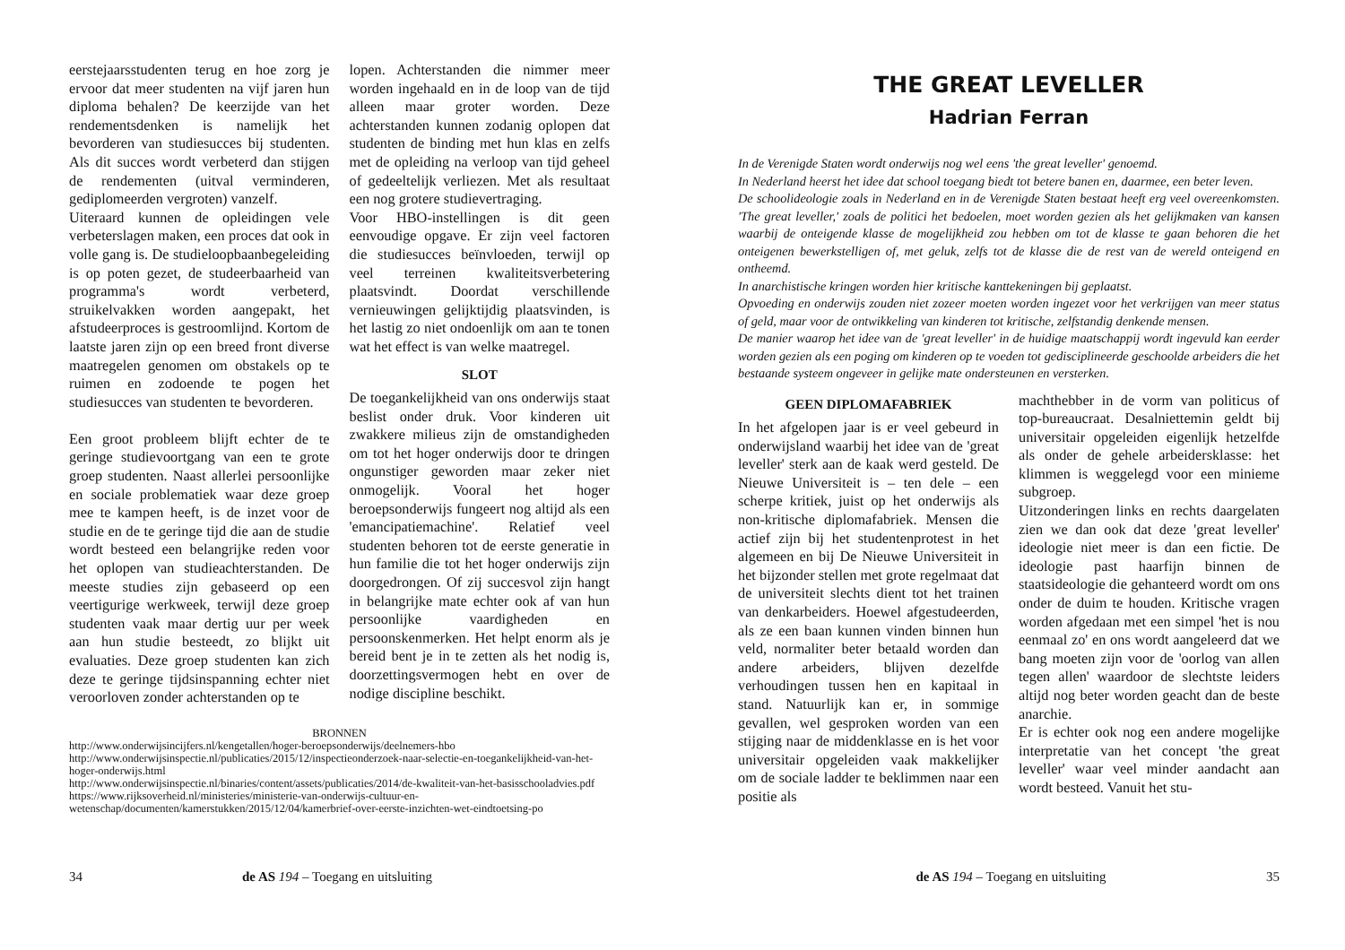eerstejaarsstudenten terug en hoe zorg je ervoor dat meer studenten na vijf jaren hun diploma behalen? De keerzijde van het rendementsdenken is namelijk het bevorderen van studiesucces bij studenten. Als dit succes wordt verbeterd dan stijgen de rendementen (uitval verminderen, gediplomeerden vergroten) vanzelf.
Uiteraard kunnen de opleidingen vele verbeterslagen maken, een proces dat ook in volle gang is. De studieloopbaanbegeleiding is op poten gezet, de studeerbaarheid van programma's wordt verbeterd, struikelvakken worden aangepakt, het afstudeerproces is gestroomlijnd. Kortom de laatste jaren zijn op een breed front diverse maatregelen genomen om obstakels op te ruimen en zodoende te pogen het studiesucces van studenten te bevorderen.
Een groot probleem blijft echter de te geringe studievoortgang van een te grote groep studenten. Naast allerlei persoonlijke en sociale problematiek waar deze groep mee te kampen heeft, is de inzet voor de studie en de te geringe tijd die aan de studie wordt besteed een belangrijke reden voor het oplopen van studieachterstanden. De meeste studies zijn gebaseerd op een veertigurige werkweek, terwijl deze groep studenten vaak maar dertig uur per week aan hun studie besteedt, zo blijkt uit evaluaties. Deze groep studenten kan zich deze te geringe tijdsinspanning echter niet veroorloven zonder achterstanden op te
lopen. Achterstanden die nimmer meer worden ingehaald en in de loop van de tijd alleen maar groter worden. Deze achterstanden kunnen zodanig oplopen dat studenten de binding met hun klas en zelfs met de opleiding na verloop van tijd geheel of gedeeltelijk verliezen. Met als resultaat een nog grotere studievertraging.
Voor HBO-instellingen is dit geen eenvoudige opgave. Er zijn veel factoren die studiesucces beïnvloeden, terwijl op veel terreinen kwaliteitsverbetering plaatsvindt. Doordat verschillende vernieuwingen gelijktijdig plaatsvinden, is het lastig zo niet ondoenlijk om aan te tonen wat het effect is van welke maatregel.
SLOT
De toegankelijkheid van ons onderwijs staat beslist onder druk. Voor kinderen uit zwakkere milieus zijn de omstandigheden om tot het hoger onderwijs door te dringen ongunstiger geworden maar zeker niet onmogelijk. Vooral het hoger beroepsonderwijs fungeert nog altijd als een 'emancipatiemachine'. Relatief veel studenten behoren tot de eerste generatie in hun familie die tot het hoger onderwijs zijn doorgedrongen. Of zij succesvol zijn hangt in belangrijke mate echter ook af van hun persoonlijke vaardigheden en persoonskenmerken. Het helpt enorm als je bereid bent je in te zetten als het nodig is, doorzettingsvermogen hebt en over de nodige discipline beschikt.
BRONNEN
http://www.onderwijsincijfers.nl/kengetallen/hoger-beroepsonderwijs/deelnemers-hbo
http://www.onderwijsinspectie.nl/publicaties/2015/12/inspectieonderzoek-naar-selectie-en-toegankelijkheid-van-het-hoger-onderwijs.html
http://www.onderwijsinspectie.nl/binaries/content/assets/publicaties/2014/de-kwaliteit-van-het-basisschooladvies.pdf
https://www.rijksoverheid.nl/ministeries/ministerie-van-onderwijs-cultuur-en-wetenschap/documenten/kamerstukken/2015/12/04/kamerbrief-over-eerste-inzichten-wet-eindtoetsing-po
34 de AS 194 – Toegang en uitsluiting
THE GREAT LEVELLER
Hadrian Ferran
In de Verenigde Staten wordt onderwijs nog wel eens 'the great leveller' genoemd.
In Nederland heerst het idee dat school toegang biedt tot betere banen en, daarmee, een beter leven.
De schoolideologie zoals in Nederland en in de Verenigde Staten bestaat heeft erg veel overeenkomsten. 'The great leveller,' zoals de politici het bedoelen, moet worden gezien als het gelijkmaken van kansen waarbij de onteigende klasse de mogelijkheid zou hebben om tot de klasse te gaan behoren die het onteigenen bewerkstelligen of, met geluk, zelfs tot de klasse die de rest van de wereld onteigend en ontheemd.
In anarchistische kringen worden hier kritische kanttekeningen bij geplaatst.
Opvoeding en onderwijs zouden niet zozeer moeten worden ingezet voor het verkrijgen van meer status of geld, maar voor de ontwikkeling van kinderen tot kritische, zelfstandig denkende mensen.
De manier waarop het idee van de 'great leveller' in de huidige maatschappij wordt ingevuld kan eerder worden gezien als een poging om kinderen op te voeden tot gedisciplineerde geschoolde arbeiders die het bestaande systeem ongeveer in gelijke mate ondersteunen en versterken.
GEEN DIPLOMAFABRIEK
In het afgelopen jaar is er veel gebeurd in onderwijsland waarbij het idee van de 'great leveller' sterk aan de kaak werd gesteld. De Nieuwe Universiteit is – ten dele – een scherpe kritiek, juist op het onderwijs als non-kritische diplomafabriek. Mensen die actief zijn bij het studentenprotest in het algemeen en bij De Nieuwe Universiteit in het bijzonder stellen met grote regelmaat dat de universiteit slechts dient tot het trainen van denkarbeiders. Hoewel afgestudeerden, als ze een baan kunnen vinden binnen hun veld, normaliter beter betaald worden dan andere arbeiders, blijven dezelfde verhoudingen tussen hen en kapitaal in stand. Natuurlijk kan er, in sommige gevallen, wel gesproken worden van een stijging naar de middenklasse en is het voor universitair opgeleiden vaak makkelijker om de sociale ladder te beklimmen naar een positie als
machthebber in de vorm van politicus of top-bureaucraat. Desalniettemin geldt bij universitair opgeleiden eigenlijk hetzelfde als onder de gehele arbeidersklasse: het klimmen is weggelegd voor een minieme subgroep.
Uitzonderingen links en rechts daargelaten zien we dan ook dat deze 'great leveller' ideologie niet meer is dan een fictie. De ideologie past haarfijn binnen de staatsideologie die gehanteerd wordt om ons onder de duim te houden. Kritische vragen worden afgedaan met een simpel 'het is nou eenmaal zo' en ons wordt aangeleerd dat we bang moeten zijn voor de 'oorlog van allen tegen allen' waardoor de slechtste leiders altijd nog beter worden geacht dan de beste anarchie.
Er is echter ook nog een andere mogelijke interpretatie van het concept 'the great leveller' waar veel minder aandacht aan wordt besteed. Vanuit het stu-
de AS 194 – Toegang en uitsluiting 35